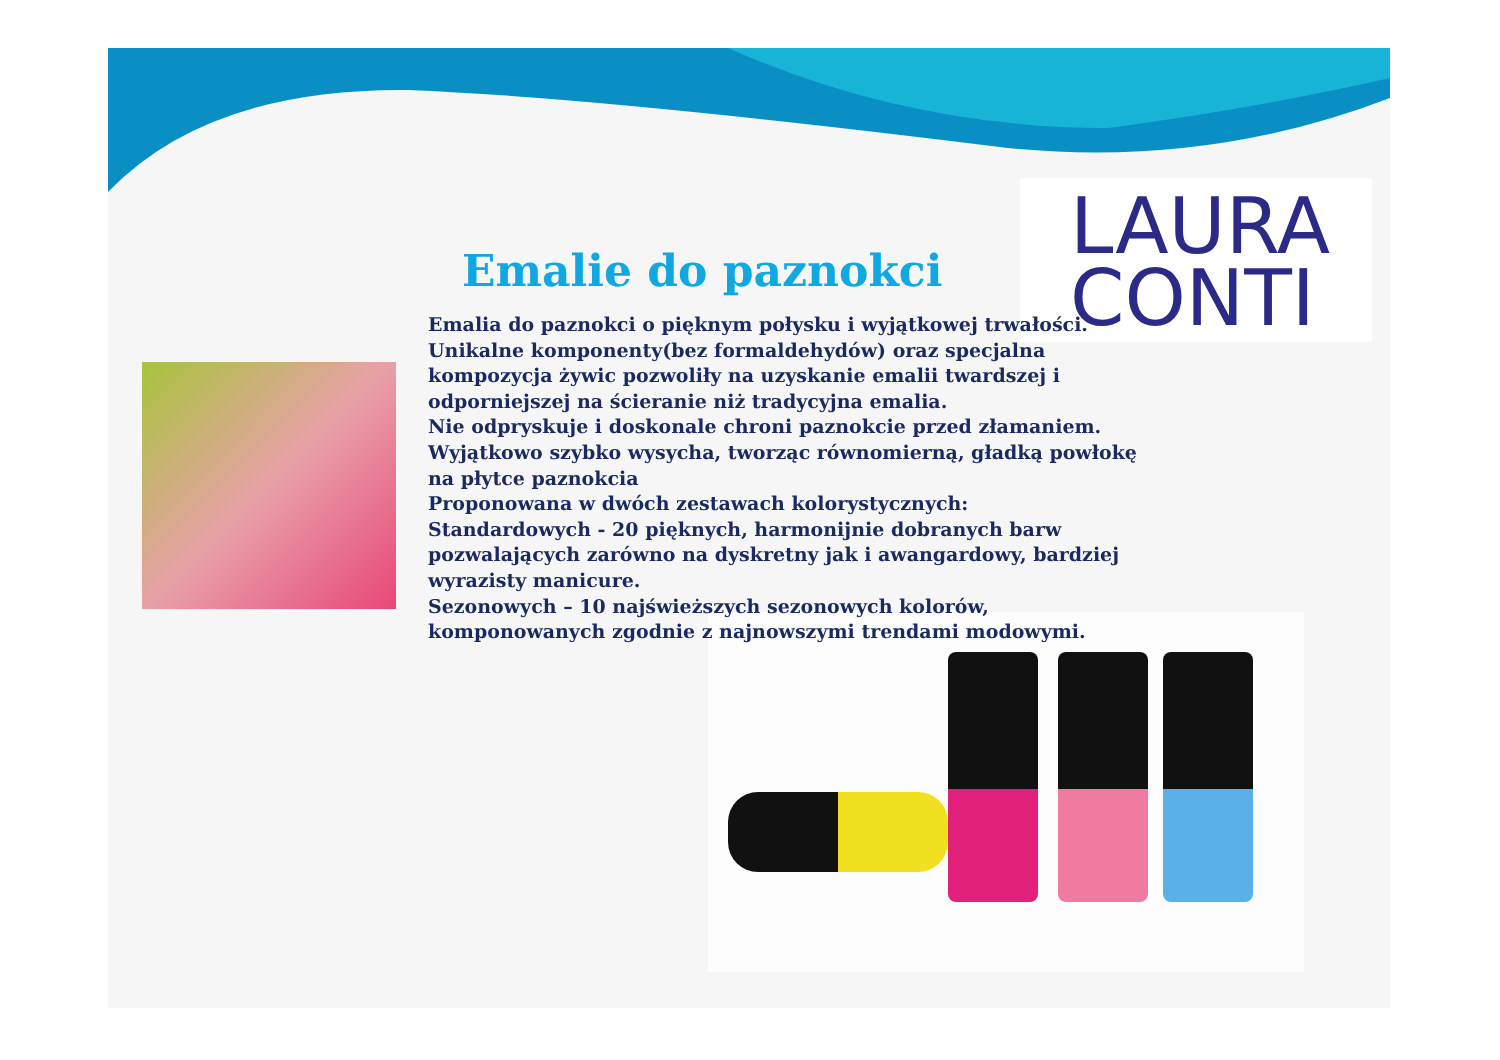LAURA
CONTI
Emalie do paznokci
Emalia do paznokci o pięknym połysku i wyjątkowej trwałości.
Unikalne komponenty(bez formaldehydów) oraz specjalna kompozycja żywic pozwoliły na uzyskanie emalii twardszej i odporniejszej na ścieranie niż tradycyjna emalia.
Nie odpryskuje i doskonale chroni paznokcie przed złamaniem.
Wyjątkowo szybko wysycha, tworząc równomierną, gładką powłokę na płytce paznokcia
Proponowana w dwóch zestawach kolorystycznych:
Standardowych - 20 pięknych, harmonijnie dobranych barw pozwalających zarówno na dyskretny jak i awangardowy, bardziej wyrazisty manicure.
Sezonowych – 10 najświeższych sezonowych kolorów, komponowanych zgodnie z najnowszymi trendami modowymi.